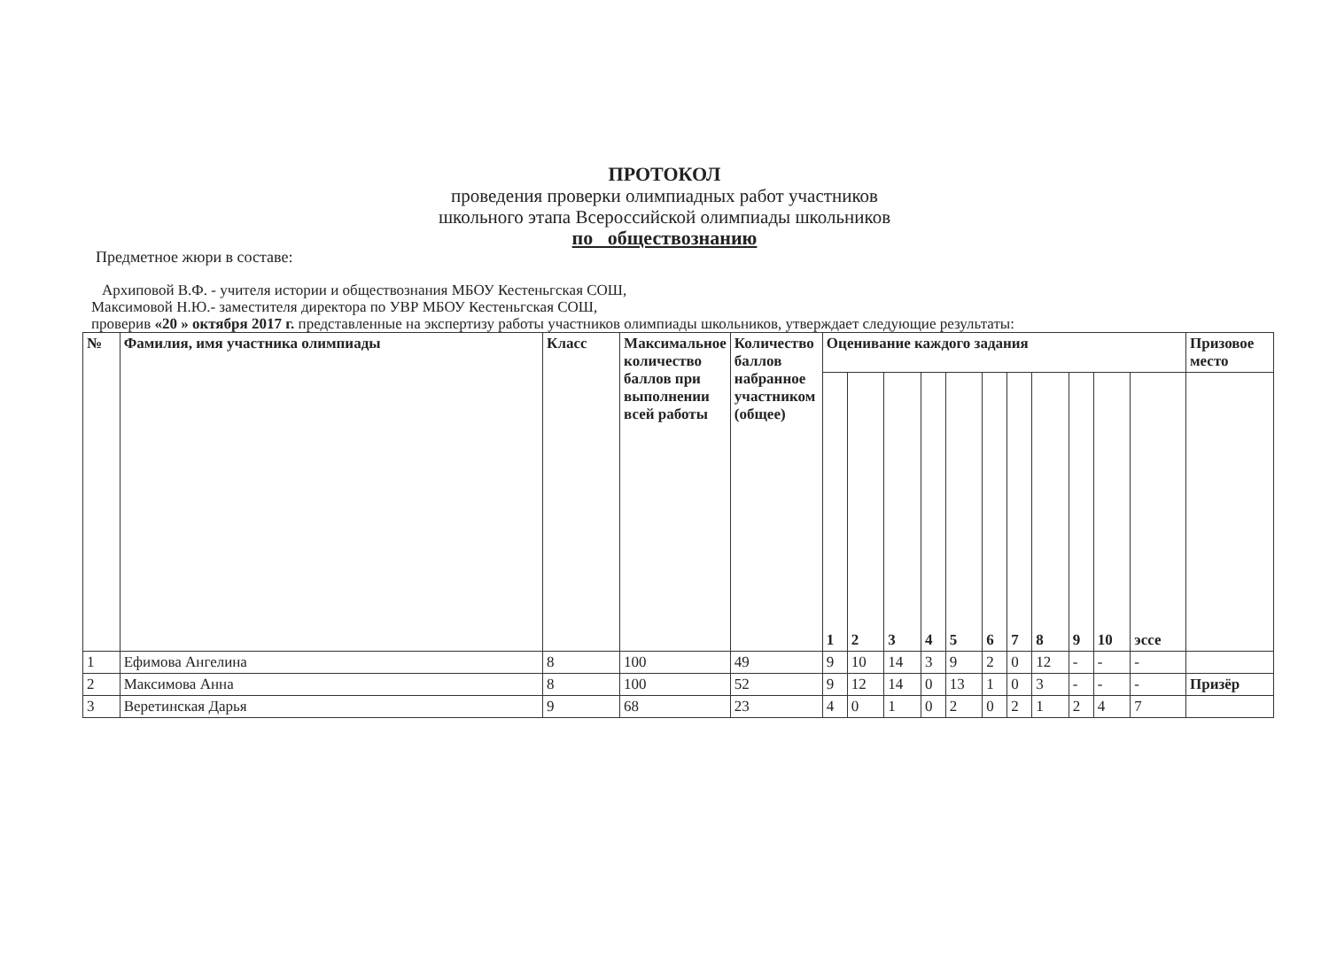ПРОТОКОЛ
проведения проверки олимпиадных работ участников
школьного этапа Всероссийской олимпиады школьников
по обществознанию
Предметное жюри в составе:
Архиповой В.Ф. - учителя истории и обществознания МБОУ Кестеньгская СОШ,
Максимовой Н.Ю.- заместителя директора по УВР МБОУ Кестеньгская СОШ,
проверив «20 » октября 2017 г. представленные на экспертизу работы участников олимпиады школьников, утверждает следующие результаты:
| № | Фамилия, имя участника олимпиады | Класс | Максимальное количество баллов при выполнении всей работы | Количество баллов набранное участником (общее) | Оценивание каждого задания | | | | | | | | | | | Призовое место |
| --- | --- | --- | --- | --- | --- | --- | --- | --- | --- | --- | --- | --- | --- | --- | --- | --- |
| | | | | | 1 | 2 | 3 | 4 | 5 | 6 | 7 | 8 | 9 | 10 | эссе | |
| 1 | Ефимова Ангелина | 8 | 100 | 49 | 9 | 10 | 14 | 3 | 9 | 2 | 0 | 12 | - | - | - | |
| 2 | Максимова Анна | 8 | 100 | 52 | 9 | 12 | 14 | 0 | 13 | 1 | 0 | 3 | - | - | - | Призёр |
| 3 | Веретинская Дарья | 9 | 68 | 23 | 4 | 0 | 1 | 0 | 2 | 0 | 2 | 1 | 2 | 4 | 7 | |